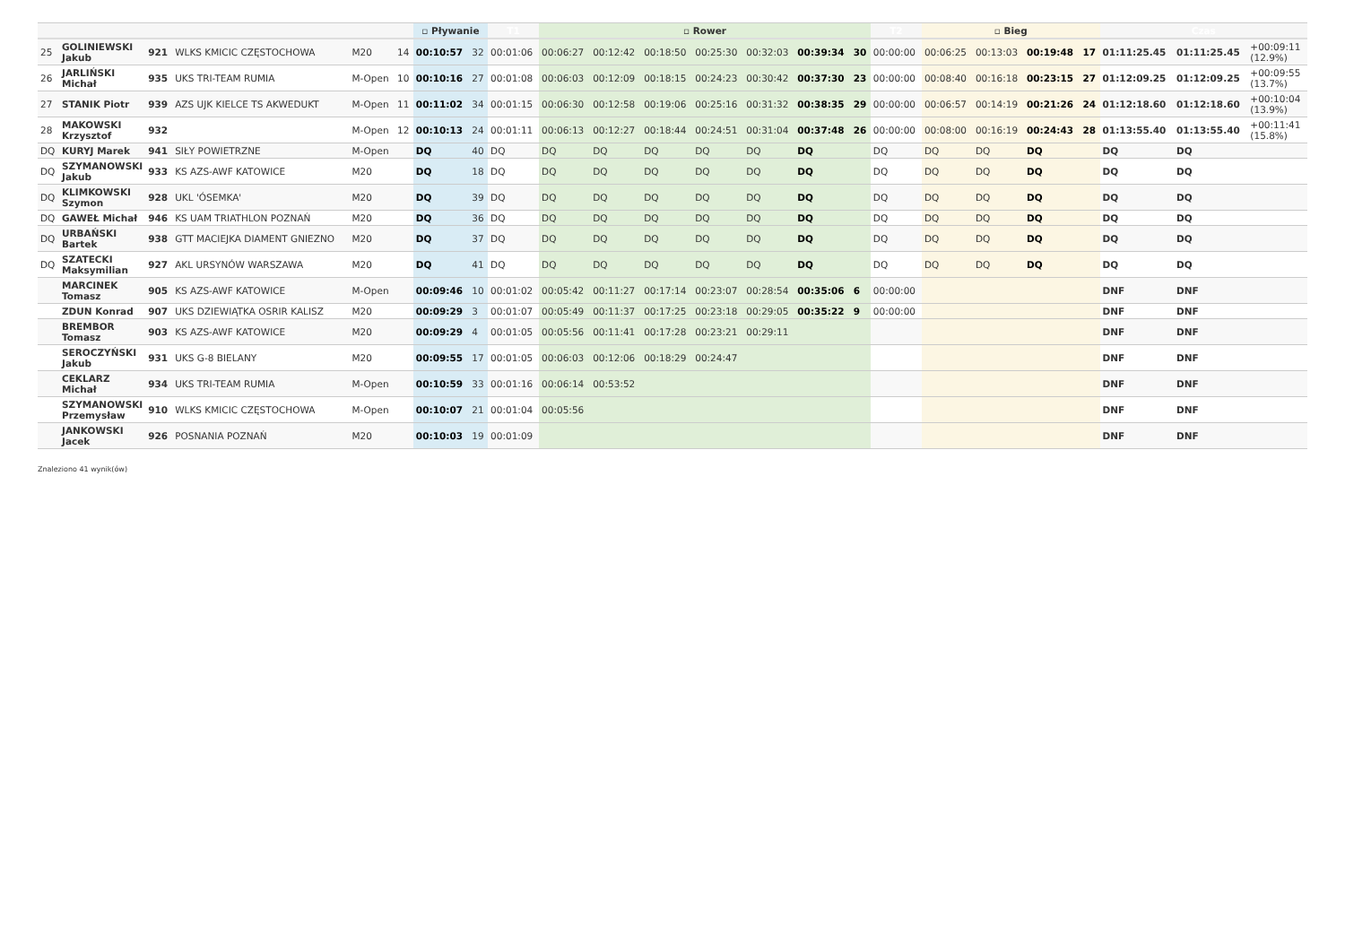| | | | | | | ▫ Pływanie | | T1 | ▫ Rower | | | | | | | T2 | ▫ Bieg | | | | Czas | | |
| --- | --- | --- | --- | --- | --- | --- | --- | --- | --- | --- | --- | --- | --- | --- | --- | --- | --- | --- | --- | --- | --- | --- | --- |
| 25 | GOLINIEWSKI Jakub | 921 | WLKS KMICIC CZĘSTOCHOWA | M20 | 14 | 00:10:57 | 32 | 00:01:06 | 00:06:27 | 00:12:42 | 00:18:50 | 00:25:30 | 00:32:03 | 00:39:34 | 30 | 00:00:00 | 00:06:25 | 00:13:03 | 00:19:48 | 17 | 01:11:25.45 | 01:11:25.45 | +00:09:11 (12.9%) |
| 26 | JARLIŃSKI Michał | 935 | UKS TRI-TEAM RUMIA | M-Open | 10 | 00:10:16 | 27 | 00:01:08 | 00:06:03 | 00:12:09 | 00:18:15 | 00:24:23 | 00:30:42 | 00:37:30 | 23 | 00:00:00 | 00:08:40 | 00:16:18 | 00:23:15 | 27 | 01:12:09.25 | 01:12:09.25 | +00:09:55 (13.7%) |
| 27 | STANIK Piotr | 939 | AZS UJK KIELCE TS AKWEDUKT | M-Open | 11 | 00:11:02 | 34 | 00:01:15 | 00:06:30 | 00:12:58 | 00:19:06 | 00:25:16 | 00:31:32 | 00:38:35 | 29 | 00:00:00 | 00:06:57 | 00:14:19 | 00:21:26 | 24 | 01:12:18.60 | 01:12:18.60 | +00:10:04 (13.9%) |
| 28 | MAKOWSKI Krzysztof | 932 | | M-Open | 12 | 00:10:13 | 24 | 00:01:11 | 00:06:13 | 00:12:27 | 00:18:44 | 00:24:51 | 00:31:04 | 00:37:48 | 26 | 00:00:00 | 00:08:00 | 00:16:19 | 00:24:43 | 28 | 01:13:55.40 | 01:13:55.40 | +00:11:41 (15.8%) |
| DQ | KURYJ Marek | 941 | SIŁY POWIETRZNE | M-Open | | DQ | 40 | DQ | DQ | DQ | DQ | DQ | DQ | DQ | | DQ | DQ | DQ | DQ | | DQ | DQ | |
| DQ | SZYMANOWSKI Jakub | 933 | KS AZS-AWF KATOWICE | M20 | | DQ | 18 | DQ | DQ | DQ | DQ | DQ | DQ | DQ | | DQ | DQ | DQ | DQ | | DQ | DQ | |
| DQ | KLIMKOWSKI Szymon | 928 | UKL 'ÓSEMKA' | M20 | | DQ | 39 | DQ | DQ | DQ | DQ | DQ | DQ | DQ | | DQ | DQ | DQ | DQ | | DQ | DQ | |
| DQ | GAWEŁ Michał | 946 | KS UAM TRIATHLON POZNAŃ | M20 | | DQ | 36 | DQ | DQ | DQ | DQ | DQ | DQ | DQ | | DQ | DQ | DQ | DQ | | DQ | DQ | |
| DQ | URBAŃSKI Bartek | 938 | GTT MACIEJKA DIAMENT GNIEZNO | M20 | | DQ | 37 | DQ | DQ | DQ | DQ | DQ | DQ | DQ | | DQ | DQ | DQ | DQ | | DQ | DQ | |
| DQ | SZATECKI Maksymilian | 927 | AKL URSYNÓW WARSZAWA | M20 | | DQ | 41 | DQ | DQ | DQ | DQ | DQ | DQ | DQ | | DQ | DQ | DQ | DQ | | DQ | DQ | |
| | MARCINEK Tomasz | 905 | KS AZS-AWF KATOWICE | M-Open | | 00:09:46 | 10 | 00:01:02 | 00:05:42 | 00:11:27 | 00:17:14 | 00:23:07 | 00:28:54 | 00:35:06 | 6 | 00:00:00 | | | | | DNF | DNF | |
| | ZDUN Konrad | 907 | UKS DZIEWIĄTKA OSRIR KALISZ | M20 | | 00:09:29 | 3 | 00:01:07 | 00:05:49 | 00:11:37 | 00:17:25 | 00:23:18 | 00:29:05 | 00:35:22 | 9 | 00:00:00 | | | | | DNF | DNF | |
| | BREMBOR Tomasz | 903 | KS AZS-AWF KATOWICE | M20 | | 00:09:29 | 4 | 00:01:05 | 00:05:56 | 00:11:41 | 00:17:28 | 00:23:21 | 00:29:11 | | | | | | | | DNF | DNF | |
| | SEROCZYŃSKI Jakub | 931 | UKS G-8 BIELANY | M20 | | 00:09:55 | 17 | 00:01:05 | 00:06:03 | 00:12:06 | 00:18:29 | 00:24:47 | | | | | | | | | DNF | DNF | |
| | CEKLARZ Michał | 934 | UKS TRI-TEAM RUMIA | M-Open | | 00:10:59 | 33 | 00:01:16 | 00:06:14 | 00:53:52 | | | | | | | | | | | DNF | DNF | |
| | SZYMANOWSKI Przemysław | 910 | WLKS KMICIC CZĘSTOCHOWA | M-Open | | 00:10:07 | 21 | 00:01:04 | 00:05:56 | | | | | | | | | | | | DNF | DNF | |
| | JANKOWSKI Jacek | 926 | POSNANIA POZNAŃ | M20 | | 00:10:03 | 19 | 00:01:09 | | | | | | | | | | | | | DNF | DNF | |
Znaleziono 41 wynik(ów)